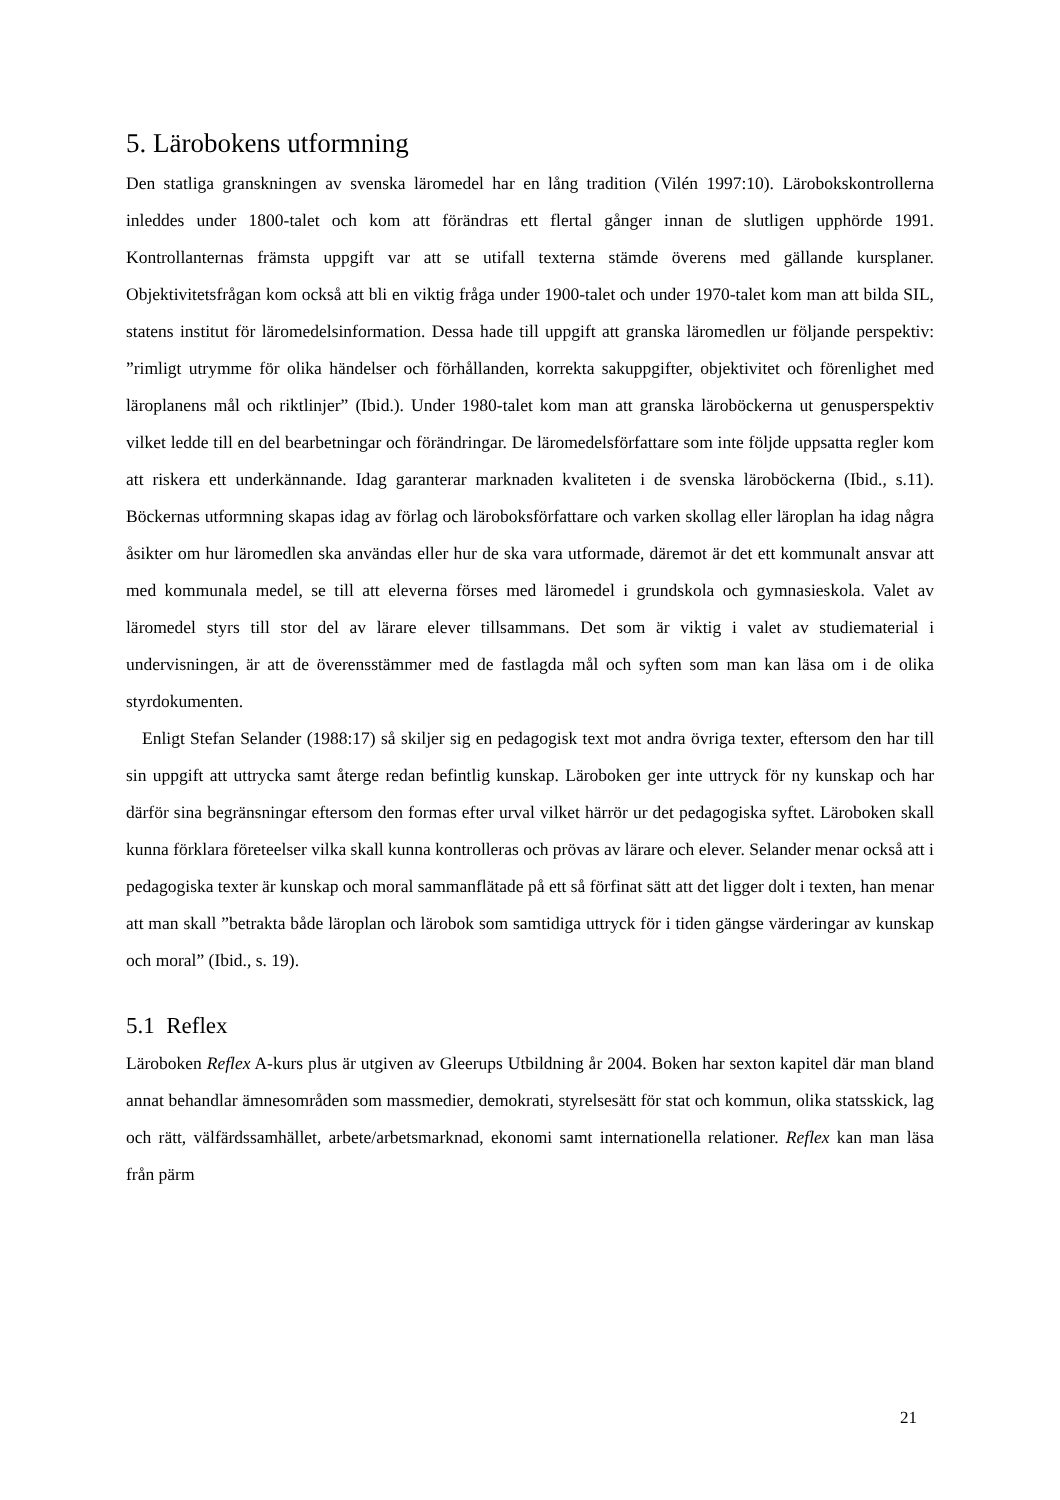5. Lärobokens utformning
Den statliga granskningen av svenska läromedel har en lång tradition (Vilén 1997:10). Lärobokskontrollerna inleddes under 1800-talet och kom att förändras ett flertal gånger innan de slutligen upphörde 1991. Kontrollanternas främsta uppgift var att se utifall texterna stämde överens med gällande kursplaner. Objektivitetsfrågan kom också att bli en viktig fråga under 1900-talet och under 1970-talet kom man att bilda SIL, statens institut för läromedelsinformation. Dessa hade till uppgift att granska läromedlen ur följande perspektiv: ”rimligt utrymme för olika händelser och förhållanden, korrekta sakuppgifter, objektivitet och förenlighet med läroplanens mål och riktlinjer” (Ibid.). Under 1980-talet kom man att granska läroböckerna ut genusperspektiv vilket ledde till en del bearbetningar och förändringar. De läromedelsförfattare som inte följde uppsatta regler kom att riskera ett underkännande. Idag garanterar marknaden kvaliteten i de svenska läroböckerna (Ibid., s.11). Böckernas utformning skapas idag av förlag och läroboksförfattare och varken skollag eller läroplan ha idag några åsikter om hur läromedlen ska användas eller hur de ska vara utformade, däremot är det ett kommunalt ansvar att med kommunala medel, se till att eleverna förses med läromedel i grundskola och gymnasieskola. Valet av läromedel styrs till stor del av lärare elever tillsammans. Det som är viktig i valet av studiematerial i undervisningen, är att de överensstämmer med de fastlagda mål och syften som man kan läsa om i de olika styrdokumenten.
Enligt Stefan Selander (1988:17) så skiljer sig en pedagogisk text mot andra övriga texter, eftersom den har till sin uppgift att uttrycka samt återge redan befintlig kunskap. Läroboken ger inte uttryck för ny kunskap och har därför sina begränsningar eftersom den formas efter urval vilket härrör ur det pedagogiska syftet. Läroboken skall kunna förklara företeelser vilka skall kunna kontrolleras och prövas av lärare och elever. Selander menar också att i pedagogiska texter är kunskap och moral sammanflätade på ett så förfinat sätt att det ligger dolt i texten, han menar att man skall ”betrakta både läroplan och lärobok som samtidiga uttryck för i tiden gängse värderingar av kunskap och moral” (Ibid., s. 19).
5.1 Reflex
Läroboken Reflex A-kurs plus är utgiven av Gleerups Utbildning år 2004. Boken har sexton kapitel där man bland annat behandlar ämnesområden som massmedier, demokrati, styrelsesätt för stat och kommun, olika statsskick, lag och rätt, välfärdssamhället, arbete/arbetsmarknad, ekonomi samt internationella relationer. Reflex kan man läsa från pärm
21